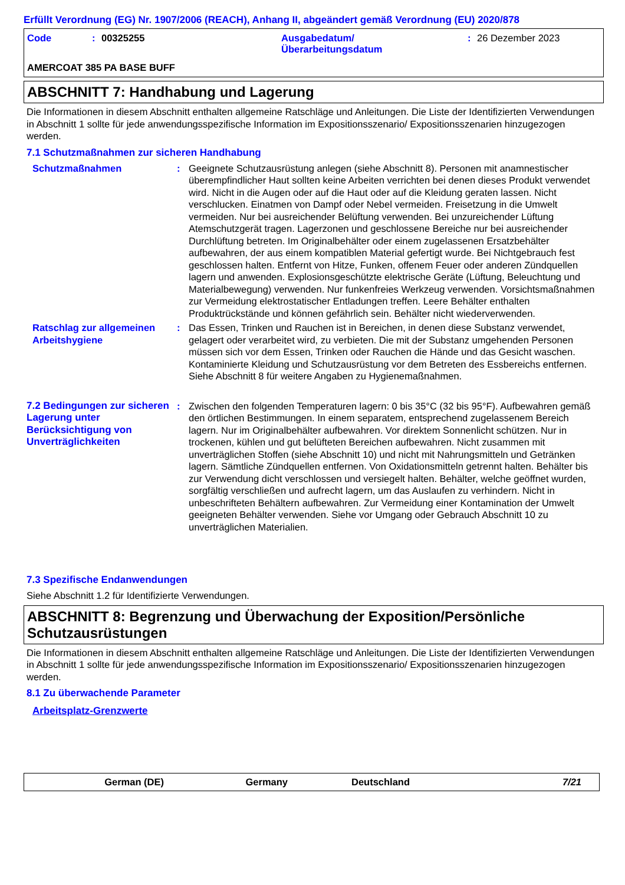Erfüllt Verordnung (EG) Nr. 1907/2006 (REACH), Anhang II, abgeändert gemäß Verordnung (EU) 2020/878
Code: 00325255 Ausgabedatum/
Überarbeitungsdatum: 26 Dezember 2023
AMERCOAT 385 PA BASE BUFF
ABSCHNITT 7: Handhabung und Lagerung
Die Informationen in diesem Abschnitt enthalten allgemeine Ratschläge und Anleitungen. Die Liste der Identifizierten Verwendungen in Abschnitt 1 sollte für jede anwendungsspezifische Information im Expositionsszenario/ Expositionsszenarien hinzugezogen werden.
7.1 Schutzmaßnahmen zur sicheren Handhabung
Schutzmaßnahmen : Geeignete Schutzausrüstung anlegen (siehe Abschnitt 8). Personen mit anamnestischer überempfindlicher Haut sollten keine Arbeiten verrichten bei denen dieses Produkt verwendet wird. Nicht in die Augen oder auf die Haut oder auf die Kleidung geraten lassen. Nicht verschlucken. Einatmen von Dampf oder Nebel vermeiden. Freisetzung in die Umwelt vermeiden. Nur bei ausreichender Belüftung verwenden. Bei unzureichender Lüftung Atemschutzgerät tragen. Lagerzonen und geschlossene Bereiche nur bei ausreichender Durchlüftung betreten. Im Originalbehälter oder einem zugelassenen Ersatzbehälter aufbewahren, der aus einem kompatiblen Material gefertigt wurde. Bei Nichtgebrauch fest geschlossen halten. Entfernt von Hitze, Funken, offenem Feuer oder anderen Zündquellen lagern und anwenden. Explosionsgeschützte elektrische Geräte (Lüftung, Beleuchtung und Materialbewegung) verwenden. Nur funkenfreies Werkzeug verwenden. Vorsichtsmaßnahmen zur Vermeidung elektrostatischer Entladungen treffen. Leere Behälter enthalten Produktrückstände und können gefährlich sein. Behälter nicht wiederverwenden.
Ratschlag zur allgemeinen Arbeitshygiene
: Das Essen, Trinken und Rauchen ist in Bereichen, in denen diese Substanz verwendet, gelagert oder verarbeitet wird, zu verbieten. Die mit der Substanz umgehenden Personen müssen sich vor dem Essen, Trinken oder Rauchen die Hände und das Gesicht waschen. Kontaminierte Kleidung und Schutzausrüstung vor dem Betreten des Essbereichs entfernen. Siehe Abschnitt 8 für weitere Angaben zu Hygienemaßnahmen.
7.2 Bedingungen zur sicheren Lagerung unter Berücksichtigung von Unverträglichkeiten
: Zwischen den folgenden Temperaturen lagern: 0 bis 35°C (32 bis 95°F). Aufbewahren gemäß den örtlichen Bestimmungen. In einem separatem, entsprechend zugelassenem Bereich lagern. Nur im Originalbehälter aufbewahren. Vor direktem Sonnenlicht schützen. Nur in trockenen, kühlen und gut belüfteten Bereichen aufbewahren. Nicht zusammen mit unverträglichen Stoffen (siehe Abschnitt 10) und nicht mit Nahrungsmitteln und Getränken lagern. Sämtliche Zündquellen entfernen. Von Oxidationsmitteln getrennt halten. Behälter bis zur Verwendung dicht verschlossen und versiegelt halten. Behälter, welche geöffnet wurden, sorgfältig verschließen und aufrecht lagern, um das Auslaufen zu verhindern. Nicht in unbeschrifteten Behältern aufbewahren. Zur Vermeidung einer Kontamination der Umwelt geeigneten Behälter verwenden. Siehe vor Umgang oder Gebrauch Abschnitt 10 zu unverträglichen Materialien.
7.3 Spezifische Endanwendungen
Siehe Abschnitt 1.2 für Identifizierte Verwendungen.
ABSCHNITT 8: Begrenzung und Überwachung der Exposition/Persönliche Schutzausrüstungen
Die Informationen in diesem Abschnitt enthalten allgemeine Ratschläge und Anleitungen. Die Liste der Identifizierten Verwendungen in Abschnitt 1 sollte für jede anwendungsspezifische Information im Expositionsszenario/ Expositionsszenarien hinzugezogen werden.
8.1 Zu überwachende Parameter
Arbeitsplatz-Grenzwerte
German (DE) Germany Deutschland 7/21